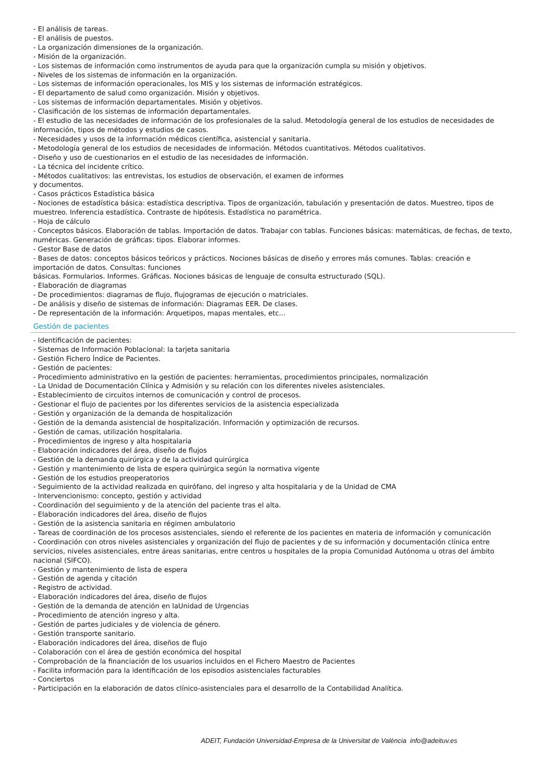- El análisis de tareas.
- El análisis de puestos.
- La organización dimensiones de la organización.
- Misión de la organización.
- Los sistemas de información como instrumentos de ayuda para que la organización cumpla su misión y objetivos.
- Niveles de los sistemas de información en la organización.
- Los sistemas de información operacionales, los MIS y los sistemas de información estratégicos.
- El departamento de salud como organización. Misión y objetivos.
- Los sistemas de información departamentales. Misión y objetivos.
- Clasificación de los sistemas de información departamentales.
- El estudio de las necesidades de información de los profesionales de la salud. Metodología general de los estudios de necesidades de información, tipos de métodos y estudios de casos.
- Necesidades y usos de la información médicos científica, asistencial y sanitaria.
- Metodología general de los estudios de necesidades de información. Métodos cuantitativos. Métodos cualitativos.
- Diseño y uso de cuestionarios en el estudio de las necesidades de información.
- La técnica del incidente crítico.
- Métodos cualitativos: las entrevistas, los estudios de observación, el examen de informes
y documentos.
- Casos prácticos Estadística básica
- Nociones de estadística básica: estadística descriptiva. Tipos de organización, tabulación y presentación de datos. Muestreo, tipos de muestreo. Inferencia estadística. Contraste de hipótesis. Estadística no paramétrica.
- Hoja de cálculo
- Conceptos básicos. Elaboración de tablas. Importación de datos. Trabajar con tablas. Funciones básicas: matemáticas, de fechas, de texto, numéricas. Generación de gráficas: tipos. Elaborar informes.
- Gestor Base de datos
- Bases de datos: conceptos básicos teóricos y prácticos. Nociones básicas de diseño y errores más comunes. Tablas: creación e importación de datos. Consultas: funciones
básicas. Formularios. Informes. Gráficas. Nociones básicas de lenguaje de consulta estructurado (SQL).
- Elaboración de diagramas
- De procedimientos: diagramas de flujo, flujogramas de ejecución o matriciales.
- De análisis y diseño de sistemas de información: Diagramas EER. De clases.
- De representación de la información: Arquetipos, mapas mentales, etc...
Gestión de pacientes
- Identificación de pacientes:
- Sistemas de Información Poblacional: la tarjeta sanitaria
- Gestión Fichero Índice de Pacientes.
- Gestión de pacientes:
- Procedimiento administrativo en la gestión de pacientes: herramientas, procedimientos principales, normalización
- La Unidad de Documentación Clínica y Admisión y su relación con los diferentes niveles asistenciales.
- Establecimiento de circuitos internos de comunicación y control de procesos.
- Gestionar el flujo de pacientes por los diferentes servicios de la asistencia especializada
- Gestión y organización de la demanda de hospitalización
- Gestión de la demanda asistencial de hospitalización. Información y optimización de recursos.
- Gestión de camas, utilización hospitalaria.
- Procedimientos de ingreso y alta hospitalaria
- Elaboración indicadores del área, diseño de flujos
- Gestión de la demanda quirúrgica y de la actividad quirúrgica
- Gestión y mantenimiento de lista de espera quirúrgica según la normativa vigente
- Gestión de los estudios preoperatorios
- Seguimiento de la actividad realizada en quirófano, del ingreso y alta hospitalaria y de la Unidad de CMA
- Intervencionismo: concepto, gestión y actividad
- Coordinación del seguimiento y de la atención del paciente tras el alta.
- Elaboración indicadores del área, diseño de flujos
- Gestión de la asistencia sanitaria en régimen ambulatorio
- Tareas de coordinación de los procesos asistenciales, siendo el referente de los pacientes en materia de información y comunicación
- Coordinación con otros niveles asistenciales y organización del flujo de pacientes y de su información y documentación clínica entre servicios, niveles asistenciales, entre áreas sanitarias, entre centros u hospitales de la propia Comunidad Autónoma u otras del ámbito nacional (SIFCO).
- Gestión y mantenimiento de lista de espera
- Gestión de agenda y citación
- Registro de actividad.
- Elaboración indicadores del área, diseño de flujos
- Gestión de la demanda de atención en laUnidad de Urgencias
- Procedimiento de atención ingreso y alta.
- Gestión de partes judiciales y de violencia de género.
- Gestión transporte sanitario.
- Elaboración indicadores del área, diseños de flujo
- Colaboración con el área de gestión económica del hospital
- Comprobación de la financiación de los usuarios incluidos en el Fichero Maestro de Pacientes
- Facilita información para la identificación de los episodios asistenciales facturables
- Conciertos
- Participación en la elaboración de datos clínico-asistenciales para el desarrollo de la Contabilidad Analítica.
ADEIT, Fundación Universidad-Empresa de la Universitat de València info@adeituv.es